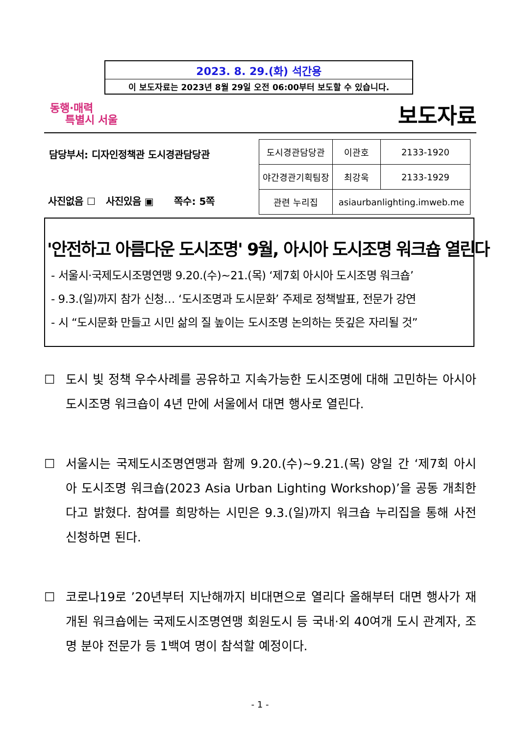| 2023. 8. 29.(화) 석간용 |
| 이 보도자료는 2023년 8월 29일 오전 06:00부터 보도할 수 있습니다. |
동행·매력
특별시 서울
보도자료
담당부서: 디자인정책관 도시경관담당관
사진없음 ☐ 사진있음 ▣ 쪽수: 5쪽
| 도시경관담당관 | 이관호 | 2133-1920 |
| 야간경관기획팀장 | 최강욱 | 2133-1929 |
| 관련 누리집 | asiaurbanlighting.imweb.me | |
'안전하고 아름다운 도시조명' 9월, 아시아 도시조명 워크숍 열린다
- 서울시·국제도시조명연맹 9.20.(수)~21.(목) ‘제7회 아시아 도시조명 워크숍’
- 9.3.(일)까지 참가 신청… ‘도시조명과 도시문화’ 주제로 정책발표, 전문가 강연
- 시 “도시문화 만들고 시민 삶의 질 높이는 도시조명 논의하는 뜻깊은 자리될 것”
☐ 도시 빛 정책 우수사례를 공유하고 지속가능한 도시조명에 대해 고민하는 아시아 도시조명 워크숍이 4년 만에 서울에서 대면 행사로 열린다.
☐ 서울시는 국제도시조명연맹과 함께 9.20.(수)~9.21.(목) 양일 간 ‘제7회 아시아 도시조명 워크숍(2023 Asia Urban Lighting Workshop)’을 공동 개최한다고 밝혔다. 참여를 희망하는 시민은 9.3.(일)까지 워크숍 누리집을 통해 사전 신청하면 된다.
☐ 코로나19로 ’20년부터 지난해까지 비대면으로 열리다 올해부터 대면 행사가 재개된 워크숍에는 국제도시조명연맹 회원도시 등 국내·외 40여개 도시 관계자, 조명 분야 전문가 등 1백여 명이 참석할 예정이다.
- 1 -